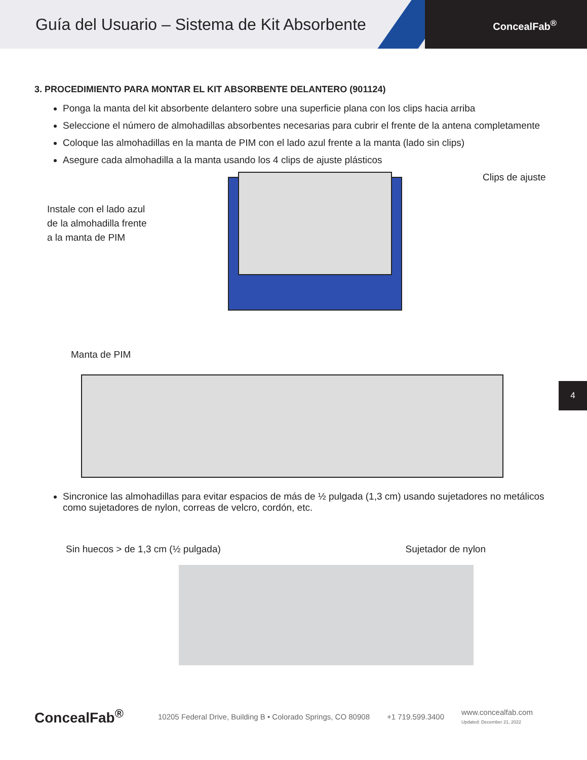Guía del Usuario – Sistema de Kit Absorbente
ConcealFab<sup>®</sup>
3. PROCEDIMIENTO PARA MONTAR EL KIT ABSORBENTE DELANTERO (901124)
Ponga la manta del kit absorbente delantero sobre una superficie plana con los clips hacia arriba
Seleccione el número de almohadillas absorbentes necesarias para cubrir el frente de la antena completamente
Coloque las almohadillas en la manta de PIM con el lado azul frente a la manta (lado sin clips)
Asegure cada almohadilla a la manta usando los 4 clips de ajuste plásticos
Clips de ajuste
Instale con el lado azul
de la almohadilla frente
a la manta de PIM
Manta de PIM
Sincronice las almohadillas para evitar espacios de más de ½ pulgada (1,3 cm) usando sujetadores no metálicos como sujetadores de nylon, correas de velcro, cordón, etc.
Sin huecos > de 1,3 cm (½ pulgada) Sujetador de nylon
4
ConcealFab<sup>®</sup>
10205 Federal Drive, Building B • Colorado Springs, CO 80908 +1 719.599.3400 www.concealfab.com
Updated: December 21, 2022